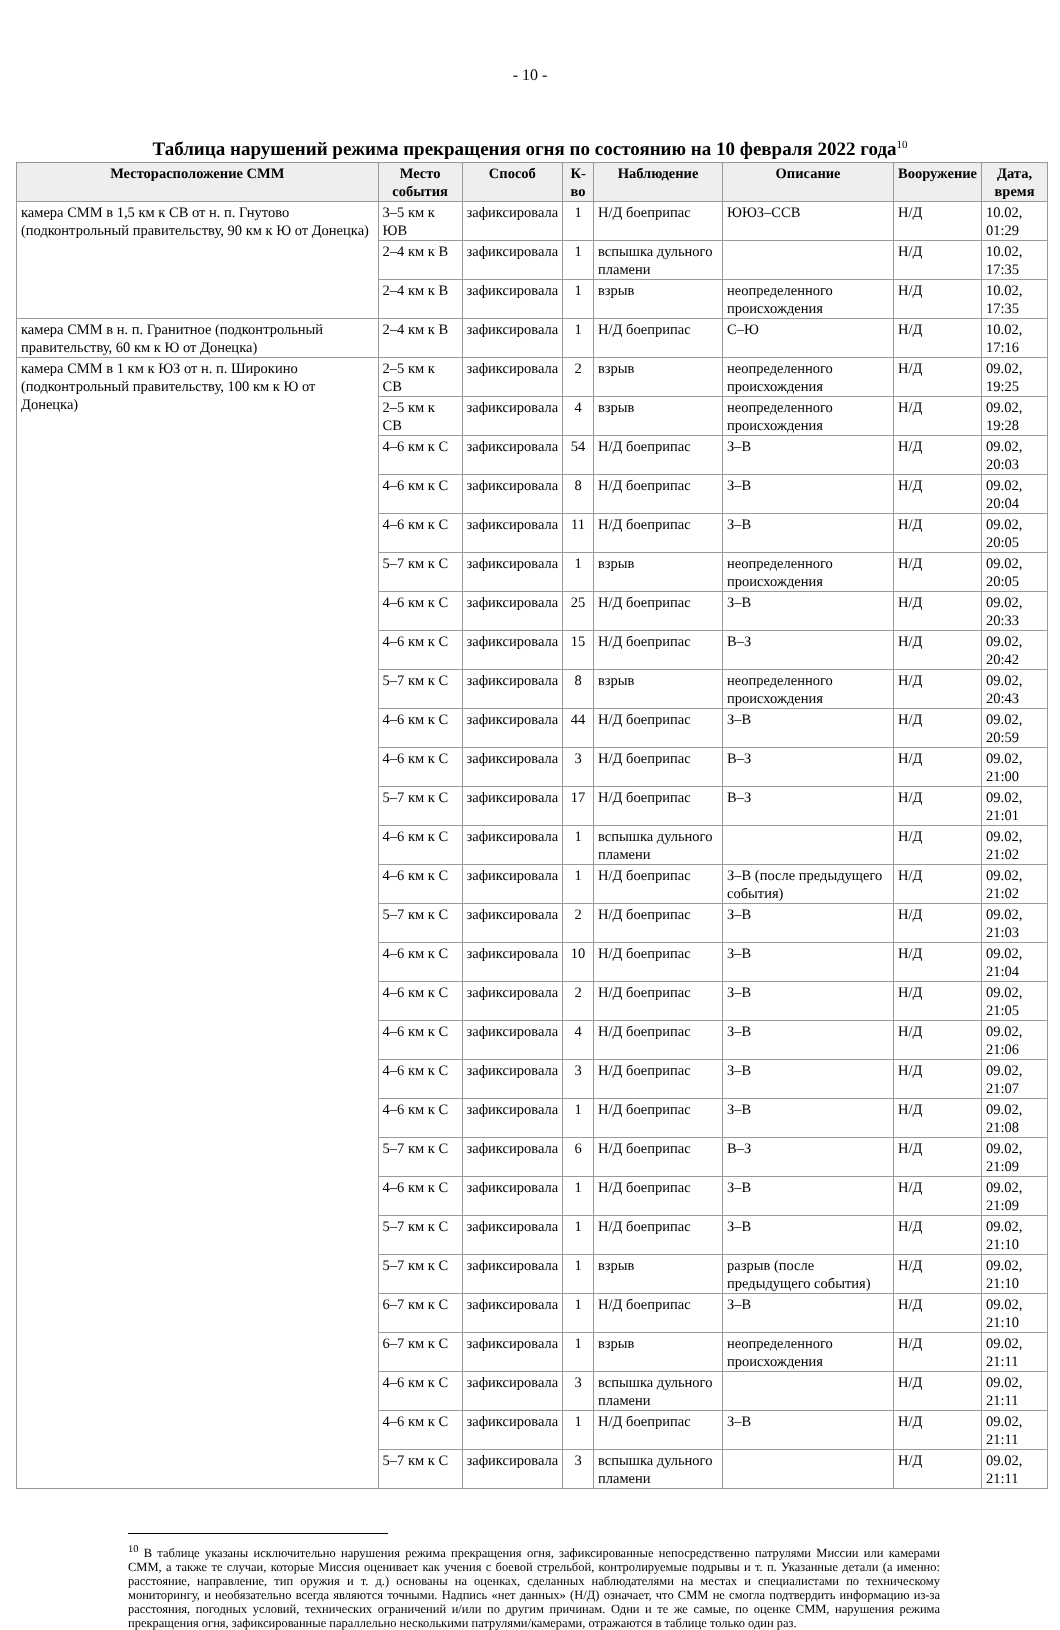- 10 -
Таблица нарушений режима прекращения огня по состоянию на 10 февраля 2022 года<sup>10</sup>
| Месторасположение СММ | Место события | Способ | К-во | Наблюдение | Описание | Вооружение | Дата, время |
| --- | --- | --- | --- | --- | --- | --- | --- |
| камера СММ в 1,5 км к СВ от н. п. Гнутово (подконтрольный правительству, 90 км к Ю от Донецка) | 3–5 км к ЮВ | зафиксировала | 1 | Н/Д боеприпас | ЮЮЗ–ССВ | Н/Д | 10.02, 01:29 |
| | 2–4 км к В | зафиксировала | 1 | вспышка дульного пламени | | Н/Д | 10.02, 17:35 |
| | 2–4 км к В | зафиксировала | 1 | взрыв | неопределенного происхождения | Н/Д | 10.02, 17:35 |
| камера СММ в н. п. Гранитное (подконтрольный правительству, 60 км к Ю от Донецка) | 2–4 км к В | зафиксировала | 1 | Н/Д боеприпас | С–Ю | Н/Д | 10.02, 17:16 |
| камера СММ в 1 км к ЮЗ от н. п. Широкино (подконтрольный правительству, 100 км к Ю от Донецка) | 2–5 км к СВ | зафиксировала | 2 | взрыв | неопределенного происхождения | Н/Д | 09.02, 19:25 |
| | 2–5 км к СВ | зафиксировала | 4 | взрыв | неопределенного происхождения | Н/Д | 09.02, 19:28 |
| | 4–6 км к С | зафиксировала | 54 | Н/Д боеприпас | З–В | Н/Д | 09.02, 20:03 |
| | 4–6 км к С | зафиксировала | 8 | Н/Д боеприпас | З–В | Н/Д | 09.02, 20:04 |
| | 4–6 км к С | зафиксировала | 11 | Н/Д боеприпас | З–В | Н/Д | 09.02, 20:05 |
| | 5–7 км к С | зафиксировала | 1 | взрыв | неопределенного происхождения | Н/Д | 09.02, 20:05 |
| | 4–6 км к С | зафиксировала | 25 | Н/Д боеприпас | З–В | Н/Д | 09.02, 20:33 |
| | 4–6 км к С | зафиксировала | 15 | Н/Д боеприпас | В–З | Н/Д | 09.02, 20:42 |
| | 5–7 км к С | зафиксировала | 8 | взрыв | неопределенного происхождения | Н/Д | 09.02, 20:43 |
| | 4–6 км к С | зафиксировала | 44 | Н/Д боеприпас | З–В | Н/Д | 09.02, 20:59 |
| | 4–6 км к С | зафиксировала | 3 | Н/Д боеприпас | В–З | Н/Д | 09.02, 21:00 |
| | 5–7 км к С | зафиксировала | 17 | Н/Д боеприпас | В–З | Н/Д | 09.02, 21:01 |
| | 4–6 км к С | зафиксировала | 1 | вспышка дульного пламени | | Н/Д | 09.02, 21:02 |
| | 4–6 км к С | зафиксировала | 1 | Н/Д боеприпас | З–В (после предыдущего события) | Н/Д | 09.02, 21:02 |
| | 5–7 км к С | зафиксировала | 2 | Н/Д боеприпас | З–В | Н/Д | 09.02, 21:03 |
| | 4–6 км к С | зафиксировала | 10 | Н/Д боеприпас | З–В | Н/Д | 09.02, 21:04 |
| | 4–6 км к С | зафиксировала | 2 | Н/Д боеприпас | З–В | Н/Д | 09.02, 21:05 |
| | 4–6 км к С | зафиксировала | 4 | Н/Д боеприпас | З–В | Н/Д | 09.02, 21:06 |
| | 4–6 км к С | зафиксировала | 3 | Н/Д боеприпас | З–В | Н/Д | 09.02, 21:07 |
| | 4–6 км к С | зафиксировала | 1 | Н/Д боеприпас | З–В | Н/Д | 09.02, 21:08 |
| | 5–7 км к С | зафиксировала | 6 | Н/Д боеприпас | В–З | Н/Д | 09.02, 21:09 |
| | 4–6 км к С | зафиксировала | 1 | Н/Д боеприпас | З–В | Н/Д | 09.02, 21:09 |
| | 5–7 км к С | зафиксировала | 1 | Н/Д боеприпас | З–В | Н/Д | 09.02, 21:10 |
| | 5–7 км к С | зафиксировала | 1 | взрыв | разрыв (после предыдущего события) | Н/Д | 09.02, 21:10 |
| | 6–7 км к С | зафиксировала | 1 | Н/Д боеприпас | З–В | Н/Д | 09.02, 21:10 |
| | 6–7 км к С | зафиксировала | 1 | взрыв | неопределенного происхождения | Н/Д | 09.02, 21:11 |
| | 4–6 км к С | зафиксировала | 3 | вспышка дульного пламени | | Н/Д | 09.02, 21:11 |
| | 4–6 км к С | зафиксировала | 1 | Н/Д боеприпас | З–В | Н/Д | 09.02, 21:11 |
| | 5–7 км к С | зафиксировала | 3 | вспышка дульного пламени | | Н/Д | 09.02, 21:11 |
<sup>10</sup> В таблице указаны исключительно нарушения режима прекращения огня, зафиксированные непосредственно патрулями Миссии или камерами СММ, а также те случаи, которые Миссия оценивает как учения с боевой стрельбой, контролируемые подрывы и т. п. Указанные детали (а именно: расстояние, направление, тип оружия и т. д.) основаны на оценках, сделанных наблюдателями на местах и специалистами по техническому мониторингу, и необязательно всегда являются точными. Надпись «нет данных» (Н/Д) означает, что СММ не смогла подтвердить информацию из-за расстояния, погодных условий, технических ограничений и/или по другим причинам. Одни и те же самые, по оценке СММ, нарушения режима прекращения огня, зафиксированные параллельно несколькими патрулями/камерами, отражаются в таблице только один раз.